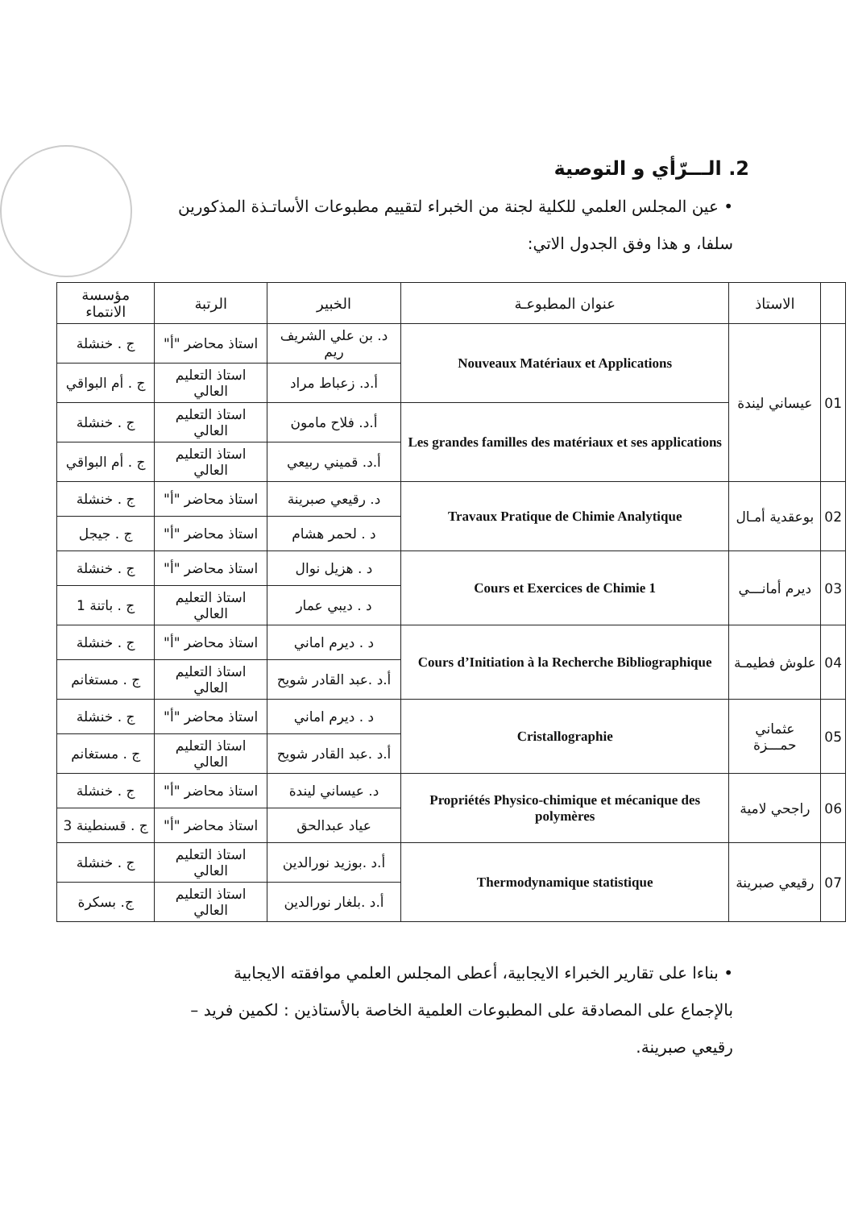2. الـــرّأي و التوصية
• عين المجلس العلمي للكلية لجنة من الخبراء لتقييم مطبوعات الأساتـذة المذكورين سلفا، و هذا وفق الجدول الاتي:
| | الاستاذ | عنوان المطبوعـة | الخبير | الرتبة | مؤسسة الانتماء |
| --- | --- | --- | --- | --- | --- |
| 01 | عيساني ليندة | Nouveaux Matériaux et Applications | د. بن علي الشريف ريم | استاذ محاضر "أ" | ج . خنشلة |
| | | | أ.د. زعباط مراد | استاذ التعليم العالي | ج . أم البواقي |
| | | Les grandes familles des matériaux et ses applications | أ.د. فلاح مامون | استاذ التعليم العالي | ج . خنشلة |
| | | | أ.د. قميني ربيعي | استاذ التعليم العالي | ج . أم البواقي |
| 02 | بوعقدية أمـال | Travaux Pratique de Chimie Analytique | د. رقيعي صبرينة | استاذ محاضر "أ" | ج . خنشلة |
| | | | د . لحمر هشام | استاذ محاضر "أ" | ج . جيجل |
| 03 | ديرم أمانـــي | Cours et Exercices de Chimie 1 | د . هزيل نوال | استاذ محاضر "أ" | ج . خنشلة |
| | | | د . ديبي عمار | استاذ التعليم العالي | ج . باتنة 1 |
| 04 | علوش فطيمـة | Cours d’Initiation à la Recherche Bibliographique | د . ديرم اماني | استاذ محاضر "أ" | ج . خنشلة |
| | | | أ.د .عبد القادر شويح | استاذ التعليم العالي | ج . مستغانم |
| 05 | عثماني حمـــزة | Cristallographie | د . ديرم اماني | استاذ محاضر "أ" | ج . خنشلة |
| | | | أ.د .عبد القادر شويح | استاذ التعليم العالي | ج . مستغانم |
| 06 | راجحي لامية | Propriétés Physico-chimique et mécanique des polymères | د. عيساني ليندة | استاذ محاضر "أ" | ج . خنشلة |
| | | | عياد عبدالحق | استاذ محاضر "أ" | ج . قسنطينة 3 |
| 07 | رقيعي صبرينة | Thermodynamique statistique | أ.د .بوزيد نورالدين | استاذ التعليم العالي | ج . خنشلة |
| | | | أ.د .بلغار نورالدين | استاذ التعليم العالي | ج. بسكرة |
• بناءا على تقارير الخبراء الايجابية، أعطى المجلس العلمي موافقته الايجابية بالإجماع على المصادقة على المطبوعات العلمية الخاصة بالأستاذين : لكمين فريد – رقيعي صبرينة.